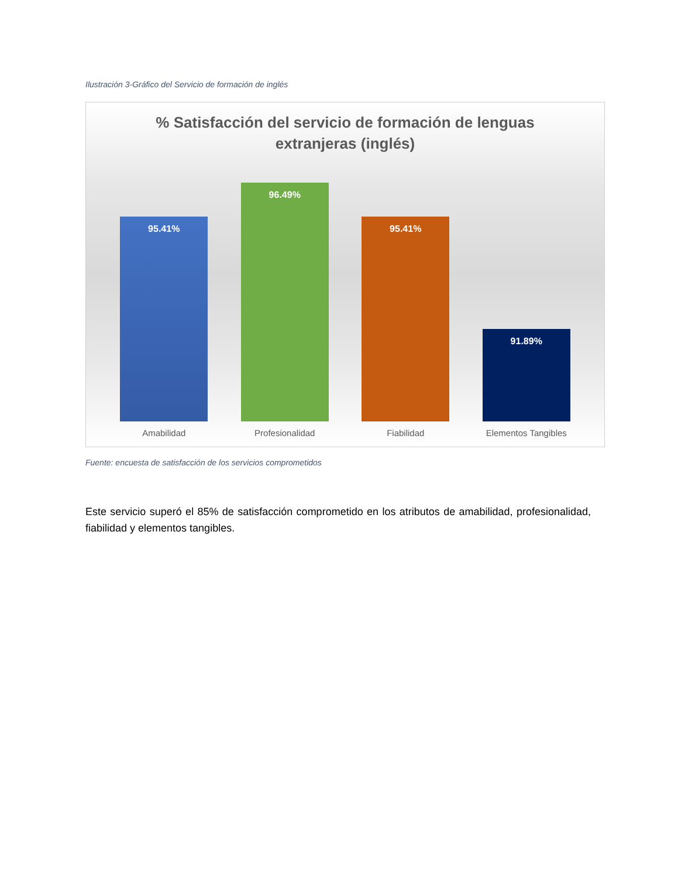Ilustración 3-Gráfico del Servicio de formación de inglés
% Satisfacción del servicio de formación de lenguas
extranjeras (inglés)
95.41%
96.49%
95.41%
91.89%
Amabilidad Profesionalidad Fiabilidad Elementos Tangibles
Fuente: encuesta de satisfacción de los servicios comprometidos
Este servicio superó el 85% de satisfacción comprometido en los atributos de amabilidad, profesionalidad, fiabilidad y elementos tangibles.